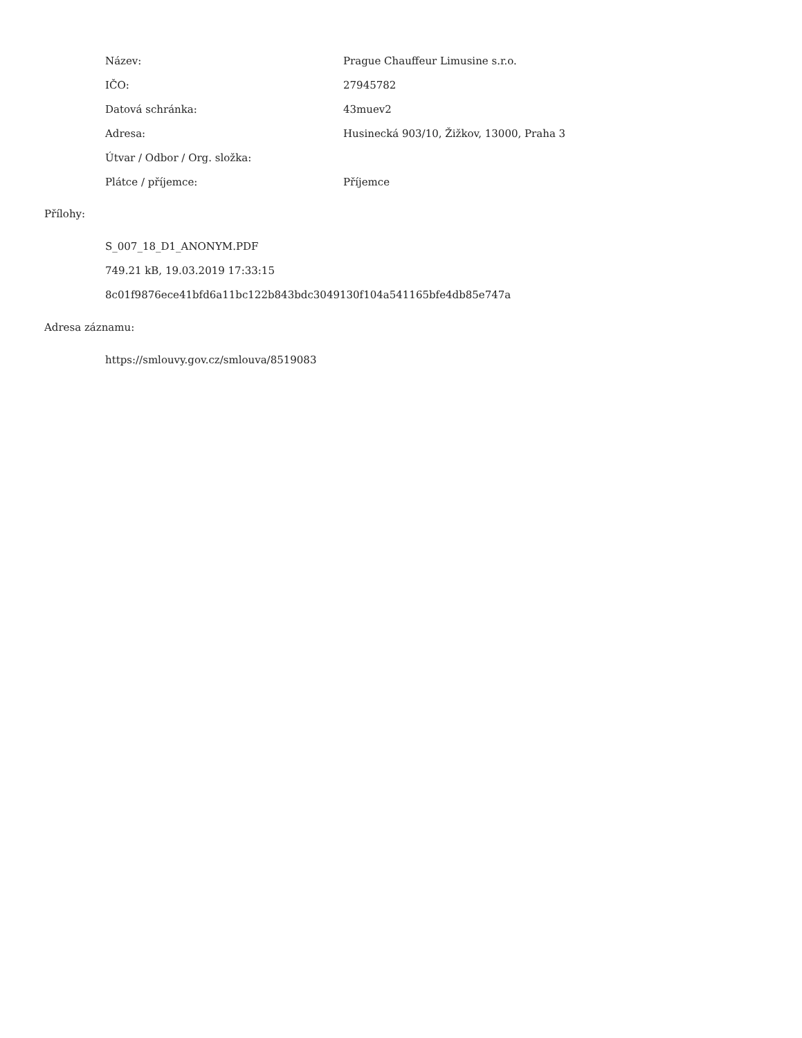| Název: | Prague Chauffeur Limusine s.r.o. |
| IČO: | 27945782 |
| Datová schránka: | 43muev2 |
| Adresa: | Husinecká 903/10, Žižkov, 13000, Praha 3 |
| Útvar / Odbor / Org. složka: | |
| Plátce / příjemce: | Příjemce |
Přílohy:
S_007_18_D1_ANONYM.PDF
749.21 kB, 19.03.2019 17:33:15
8c01f9876ece41bfd6a11bc122b843bdc3049130f104a541165bfe4db85e747a
Adresa záznamu:
https://smlouvy.gov.cz/smlouva/8519083